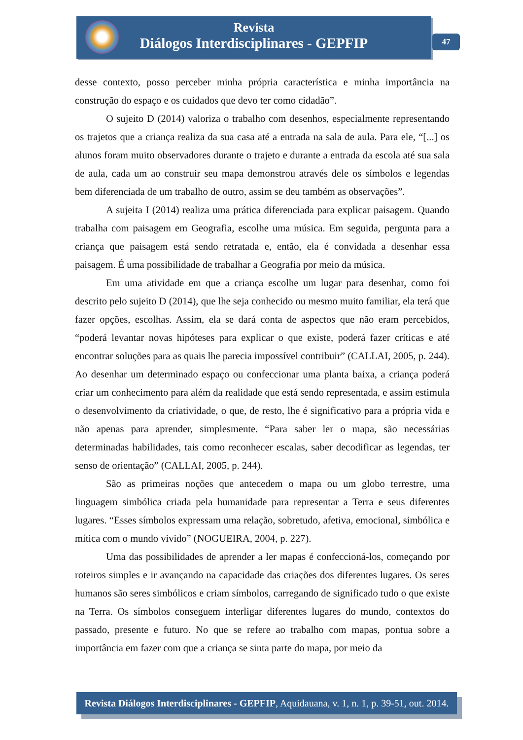Revista
Diálogos Interdisciplinares - GEPFIP
47
desse contexto, posso perceber minha própria característica e minha importância na construção do espaço e os cuidados que devo ter como cidadão”.
O sujeito D (2014) valoriza o trabalho com desenhos, especialmente representando os trajetos que a criança realiza da sua casa até a entrada na sala de aula. Para ele, “[...] os alunos foram muito observadores durante o trajeto e durante a entrada da escola até sua sala de aula, cada um ao construir seu mapa demonstrou através dele os símbolos e legendas bem diferenciada de um trabalho de outro, assim se deu também as observações”.
A sujeita I (2014) realiza uma prática diferenciada para explicar paisagem. Quando trabalha com paisagem em Geografia, escolhe uma música. Em seguida, pergunta para a criança que paisagem está sendo retratada e, então, ela é convidada a desenhar essa paisagem. É uma possibilidade de trabalhar a Geografia por meio da música.
Em uma atividade em que a criança escolhe um lugar para desenhar, como foi descrito pelo sujeito D (2014), que lhe seja conhecido ou mesmo muito familiar, ela terá que fazer opções, escolhas. Assim, ela se dará conta de aspectos que não eram percebidos, “poderá levantar novas hipóteses para explicar o que existe, poderá fazer críticas e até encontrar soluções para as quais lhe parecia impossível contribuir” (CALLAI, 2005, p. 244). Ao desenhar um determinado espaço ou confeccionar uma planta baixa, a criança poderá criar um conhecimento para além da realidade que está sendo representada, e assim estimula o desenvolvimento da criatividade, o que, de resto, lhe é significativo para a própria vida e não apenas para aprender, simplesmente. “Para saber ler o mapa, são necessárias determinadas habilidades, tais como reconhecer escalas, saber decodificar as legendas, ter senso de orientação” (CALLAI, 2005, p. 244).
São as primeiras noções que antecedem o mapa ou um globo terrestre, uma linguagem simbólica criada pela humanidade para representar a Terra e seus diferentes lugares. “Esses símbolos expressam uma relação, sobretudo, afetiva, emocional, simbólica e mítica com o mundo vivido” (NOGUEIRA, 2004, p. 227).
Uma das possibilidades de aprender a ler mapas é confeccioná-los, começando por roteiros simples e ir avançando na capacidade das criações dos diferentes lugares. Os seres humanos são seres simbólicos e criam símbolos, carregando de significado tudo o que existe na Terra. Os símbolos conseguem interligar diferentes lugares do mundo, contextos do passado, presente e futuro. No que se refere ao trabalho com mapas, pontua sobre a importância em fazer com que a criança se sinta parte do mapa, por meio da
Revista Diálogos Interdisciplinares - GEPFIP, Aquidauana, v. 1, n. 1, p. 39-51, out. 2014.